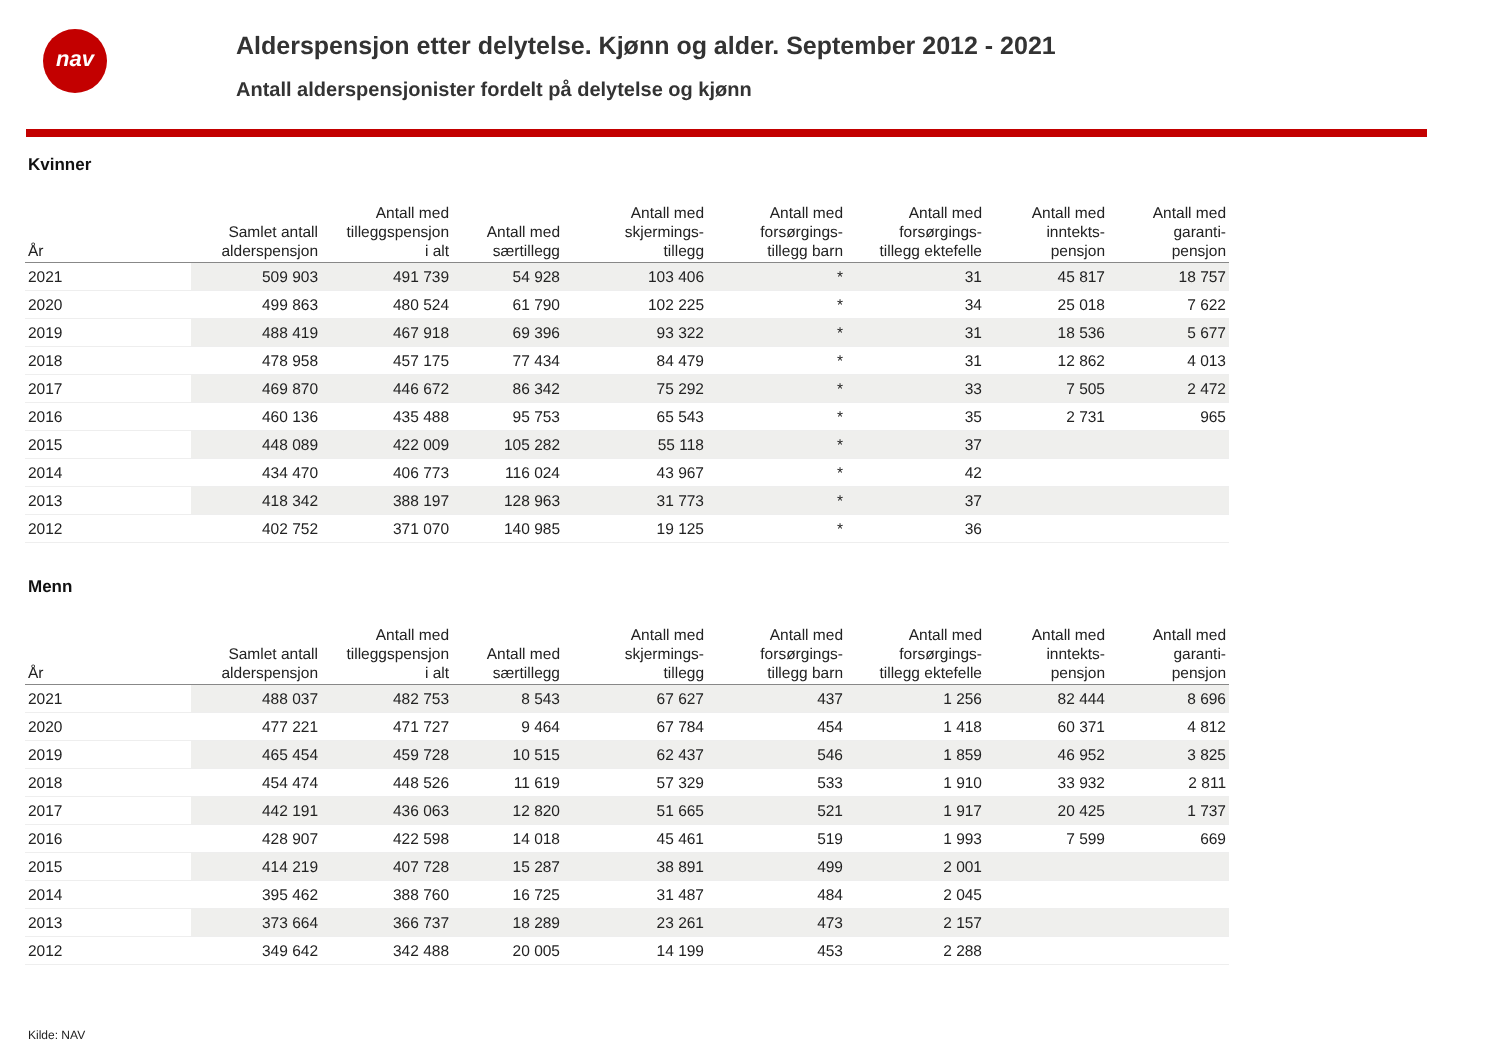nav
Alderspensjon etter delytelse. Kjønn og alder. September 2012 - 2021
Antall alderspensjonister fordelt på delytelse og kjønn
Kvinner
| År | Samlet antall alderspensjon | Antall med tilleggspensjon i alt | Antall med særtillegg | Antall med skjermings- tillegg | Antall med forsørgings- tillegg barn | Antall med forsørgings- tillegg ektefelle | Antall med inntekts- pensjon | Antall med garanti- pensjon |
| --- | --- | --- | --- | --- | --- | --- | --- | --- |
| 2021 | 509 903 | 491 739 | 54 928 | 103 406 | * | 31 | 45 817 | 18 757 |
| 2020 | 499 863 | 480 524 | 61 790 | 102 225 | * | 34 | 25 018 | 7 622 |
| 2019 | 488 419 | 467 918 | 69 396 | 93 322 | * | 31 | 18 536 | 5 677 |
| 2018 | 478 958 | 457 175 | 77 434 | 84 479 | * | 31 | 12 862 | 4 013 |
| 2017 | 469 870 | 446 672 | 86 342 | 75 292 | * | 33 | 7 505 | 2 472 |
| 2016 | 460 136 | 435 488 | 95 753 | 65 543 | * | 35 | 2 731 | 965 |
| 2015 | 448 089 | 422 009 | 105 282 | 55 118 | * | 37 | | |
| 2014 | 434 470 | 406 773 | 116 024 | 43 967 | * | 42 | | |
| 2013 | 418 342 | 388 197 | 128 963 | 31 773 | * | 37 | | |
| 2012 | 402 752 | 371 070 | 140 985 | 19 125 | * | 36 | | |
Menn
| År | Samlet antall alderspensjon | Antall med tilleggspensjon i alt | Antall med særtillegg | Antall med skjermings- tillegg | Antall med forsørgings- tillegg barn | Antall med forsørgings- tillegg ektefelle | Antall med inntekts- pensjon | Antall med garanti- pensjon |
| --- | --- | --- | --- | --- | --- | --- | --- | --- |
| 2021 | 488 037 | 482 753 | 8 543 | 67 627 | 437 | 1 256 | 82 444 | 8 696 |
| 2020 | 477 221 | 471 727 | 9 464 | 67 784 | 454 | 1 418 | 60 371 | 4 812 |
| 2019 | 465 454 | 459 728 | 10 515 | 62 437 | 546 | 1 859 | 46 952 | 3 825 |
| 2018 | 454 474 | 448 526 | 11 619 | 57 329 | 533 | 1 910 | 33 932 | 2 811 |
| 2017 | 442 191 | 436 063 | 12 820 | 51 665 | 521 | 1 917 | 20 425 | 1 737 |
| 2016 | 428 907 | 422 598 | 14 018 | 45 461 | 519 | 1 993 | 7 599 | 669 |
| 2015 | 414 219 | 407 728 | 15 287 | 38 891 | 499 | 2 001 | | |
| 2014 | 395 462 | 388 760 | 16 725 | 31 487 | 484 | 2 045 | | |
| 2013 | 373 664 | 366 737 | 18 289 | 23 261 | 473 | 2 157 | | |
| 2012 | 349 642 | 342 488 | 20 005 | 14 199 | 453 | 2 288 | | |
Kilde: NAV